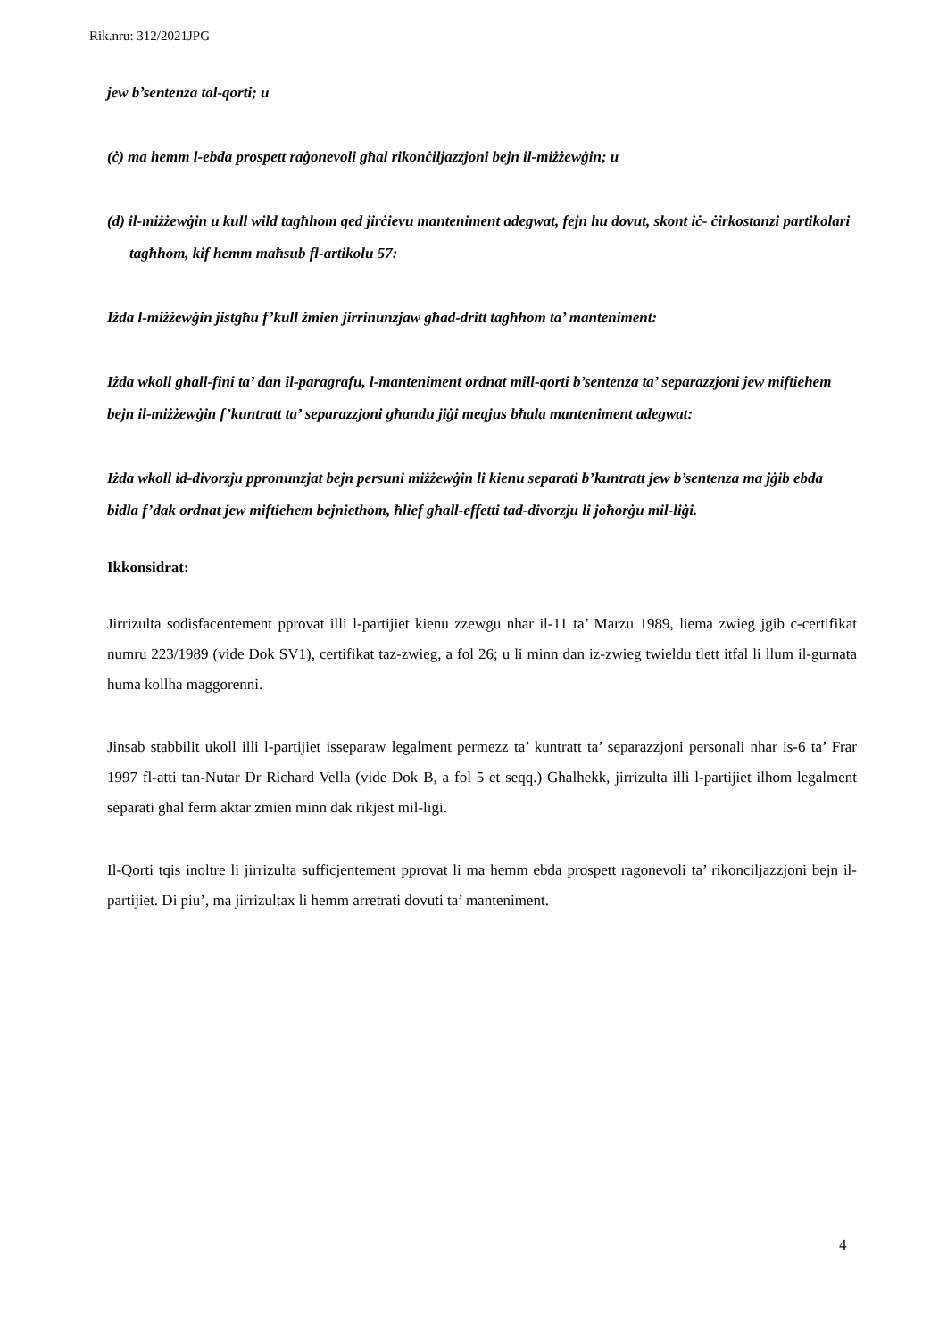Rik.nru: 312/2021JPG
jew b’sentenza tal-qorti; u
(ċ) ma hemm l-ebda prospett raġonevoli għal rikonċiljazzjoni bejn il-miżżewġin; u
(d) il-miżżewġin u kull wild tagħhom qed jirċievu manteniment adegwat, fejn hu dovut, skont iċ- ċirkostanzi partikolari tagħhom, kif hemm maħsub fl-artikolu 57:
Iżda l-miżżewġin jistgħu f’kull żmien jirrinunzjaw għad-dritt tagħhom ta’ manteniment:
Iżda wkoll għall-fini ta’ dan il-paragrafu, l-manteniment ordnat mill-qorti b’sentenza ta’ separazzjoni jew miftiehem bejn il-miżżewġin f’kuntratt ta’ separazzjoni għandu jiġi meqjus bħala manteniment adegwat:
Iżda wkoll id-divorzju ppronunzjat bejn persuni miżżewġin li kienu separati b’kuntratt jew b’sentenza ma jġib ebda bidla f’dak ordnat jew miftiehem bejniethom, ħlief għall-effetti tad-divorzju li joħorġu mil-liġi.
Ikkonsidrat:
Jirrizulta sodisfacentement pprovat illi l-partijiet kienu zzewgu nhar il-11 ta’ Marzu 1989, liema zwieg jgib c-certifikat numru 223/1989 (vide Dok SV1), certifikat taz-zwieg, a fol 26; u li minn dan iz-zwieg twieldu tlett itfal li llum il-gurnata huma kollha maggorenni.
Jinsab stabbilit ukoll illi l-partijiet isseparaw legalment permezz ta’ kuntratt ta’ separazzjoni personali nhar is-6 ta’ Frar 1997 fl-atti tan-Nutar Dr Richard Vella (vide Dok B, a fol 5 et seqq.) Ghalhekk, jirrizulta illi l-partijiet ilhom legalment separati ghal ferm aktar zmien minn dak rikjest mil-ligi.
Il-Qorti tqis inoltre li jirrizulta sufficjentement pprovat li ma hemm ebda prospett ragonevoli ta’ rikonciljazzjoni bejn il-partijiet. Di piu’, ma jirrizultax li hemm arretrati dovuti ta’ manteniment.
4